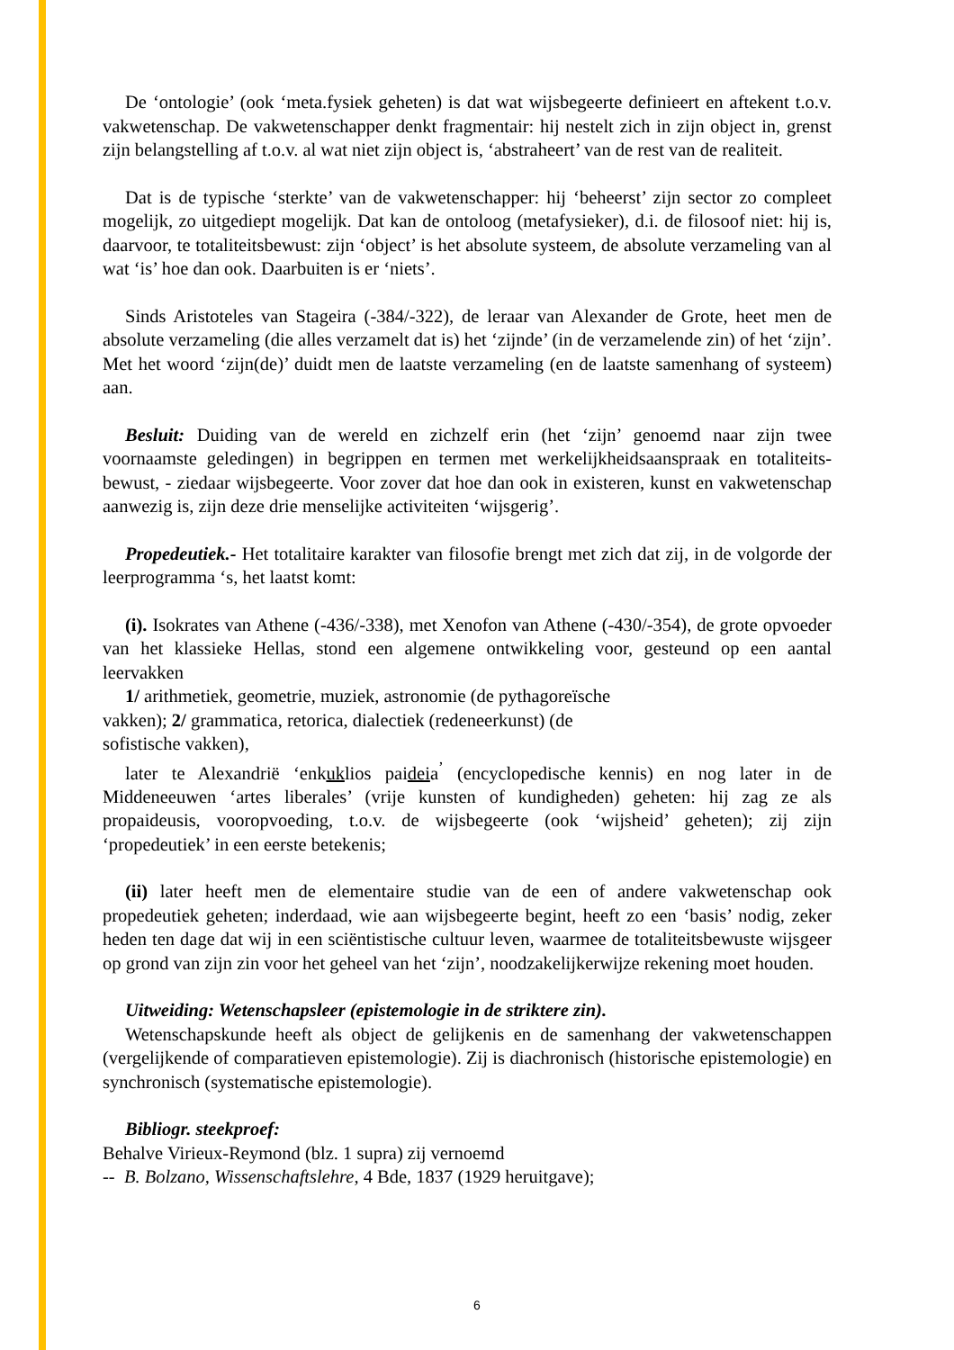De ‘ontologie’ (ook ‘meta.fysiek geheten) is dat wat wijsbegeerte definieert en aftekent t.o.v. vakwetenschap. De vakwetenschapper denkt fragmentair: hij nestelt zich in zijn object in, grenst zijn belangstelling af t.o.v. al wat niet zijn object is, ‘abstraheert’ van de rest van de realiteit.
Dat is de typische ‘sterkte’ van de vakwetenschapper: hij ‘beheerst’ zijn sector zo compleet mogelijk, zo uitgediept mogelijk. Dat kan de ontoloog (metafysieker), d.i. de filosoof niet: hij is, daarvoor, te totaliteitsbewust: zijn ‘object’ is het absolute systeem, de absolute verzameling van al wat ‘is’ hoe dan ook. Daarbuiten is er ‘niets’.
Sinds Aristoteles van Stageira (-384/-322), de leraar van Alexander de Grote, heet men de absolute verzameling (die alles verzamelt dat is) het ‘zijnde’ (in de verzamelende zin) of het ‘zijn’. Met het woord ‘zijn(de)’ duidt men de laatste verzameling (en de laatste samenhang of systeem) aan.
Besluit: Duiding van de wereld en zichzelf erin (het ‘zijn’ genoemd naar zijn twee voornaamste geledingen) in begrippen en termen met werkelijkheidsaanspraak en totaliteits-bewust, - ziedaar wijsbegeerte. Voor zover dat hoe dan ook in existeren, kunst en vakwetenschap aanwezig is, zijn deze drie menselijke activiteiten ‘wijsgerig’.
Propedeutiek.- Het totalitaire karakter van filosofie brengt met zich dat zij, in de volgorde der leerprogramma ‘s, het laatst komt:
(i). Isokrates van Athene (-436/-338), met Xenofon van Athene (-430/-354), de grote opvoeder van het klassieke Hellas, stond een algemene ontwikkeling voor, gesteund op een aantal leervakken
1/ arithmetiek, geometrie, muziek, astronomie (de pythagoreïsche
vakken); 2/ grammatica, retorica, dialectiek (redeneerkunst) (de
sofistische vakken),
later te Alexandrië ‘enkuklios paideia<sup>’</sup> (encyclopedische kennis) en nog later in de Middeneeuwen ‘artes liberales’ (vrije kunsten of kundigheden) geheten: hij zag ze als propaideusis, vooropvoeding, t.o.v. de wijsbegeerte (ook ‘wijsheid’ geheten); zij zijn ‘propedeutiek’ in een eerste betekenis;
(ii) later heeft men de elementaire studie van de een of andere vakwetenschap ook propedeutiek geheten; inderdaad, wie aan wijsbegeerte begint, heeft zo een ‘basis’ nodig, zeker heden ten dage dat wij in een sciëntistische cultuur leven, waarmee de totaliteitsbewuste wijsgeer op grond van zijn zin voor het geheel van het ‘zijn’, noodzakelijkerwijze rekening moet houden.
Uitweiding: Wetenschapsleer (epistemologie in de striktere zin).
Wetenschapskunde heeft als object de gelijkenis en de samenhang der vakwetenschappen (vergelijkende of comparatieven epistemologie). Zij is diachronisch (historische epistemologie) en synchronisch (systematische epistemologie).
Bibliogr. steekproef:
Behalve Virieux-Reymond (blz. 1 supra) zij vernoemd
-- B. Bolzano, Wissenschaftslehre, 4 Bde, 1837 (1929 heruitgave);
6